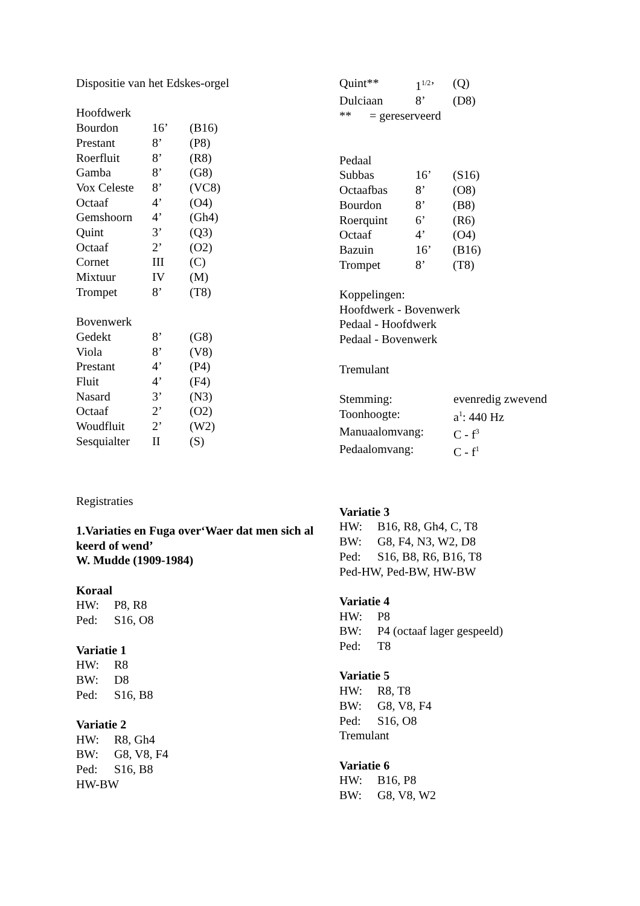Dispositie van het Edskes-orgel
Hoofdwerk
| Bourdon | 16’ | (B16) |
| Prestant | 8’ | (P8) |
| Roerfluit | 8’ | (R8) |
| Gamba | 8’ | (G8) |
| Vox Celeste | 8’ | (VC8) |
| Octaaf | 4’ | (O4) |
| Gemshoorn | 4’ | (Gh4) |
| Quint | 3’ | (Q3) |
| Octaaf | 2’ | (O2) |
| Cornet | III | (C) |
| Mixtuur | IV | (M) |
| Trompet | 8’ | (T8) |
Bovenwerk
| Gedekt | 8’ | (G8) |
| Viola | 8’ | (V8) |
| Prestant | 4’ | (P4) |
| Fluit | 4’ | (F4) |
| Nasard | 3’ | (N3) |
| Octaaf | 2’ | (O2) |
| Woudfluit | 2’ | (W2) |
| Sesquialter | II | (S) |
Registraties
1.Variaties en Fuga over‘Waer dat men sich al keerd of wend’
W. Mudde (1909-1984)
Koraal
HW: P8, R8
Ped: S16, O8
Variatie 1
HW: R8
BW: D8
Ped: S16, B8
Variatie 2
HW: R8, Gh4
BW: G8, V8, F4
Ped: S16, B8
HW-BW
| Quint** | 1<sup>1/2</sup>’ | (Q) |
| Dulciaan | 8’ | (D8) |
** = gereserveerd
Pedaal
| Subbas | 16’ | (S16) |
| Octaafbas | 8’ | (O8) |
| Bourdon | 8’ | (B8) |
| Roerquint | 6’ | (R6) |
| Octaaf | 4’ | (O4) |
| Bazuin | 16’ | (B16) |
| Trompet | 8’ | (T8) |
Koppelingen:
Hoofdwerk - Bovenwerk
Pedaal - Hoofdwerk
Pedaal - Bovenwerk
Tremulant
| Stemming: | evenredig zwevend |
| Toonhoogte: | a<sup>1</sup>: 440 Hz |
| Manuaalomvang: | C - f<sup>3</sup> |
| Pedaalomvang: | C - f<sup>1</sup> |
Variatie 3
HW: B16, R8, Gh4, C, T8
BW: G8, F4, N3, W2, D8
Ped: S16, B8, R6, B16, T8
Ped-HW, Ped-BW, HW-BW
Variatie 4
HW: P8
BW: P4 (octaaf lager gespeeld)
Ped: T8
Variatie 5
HW: R8, T8
BW: G8, V8, F4
Ped: S16, O8
Tremulant
Variatie 6
HW: B16, P8
BW: G8, V8, W2